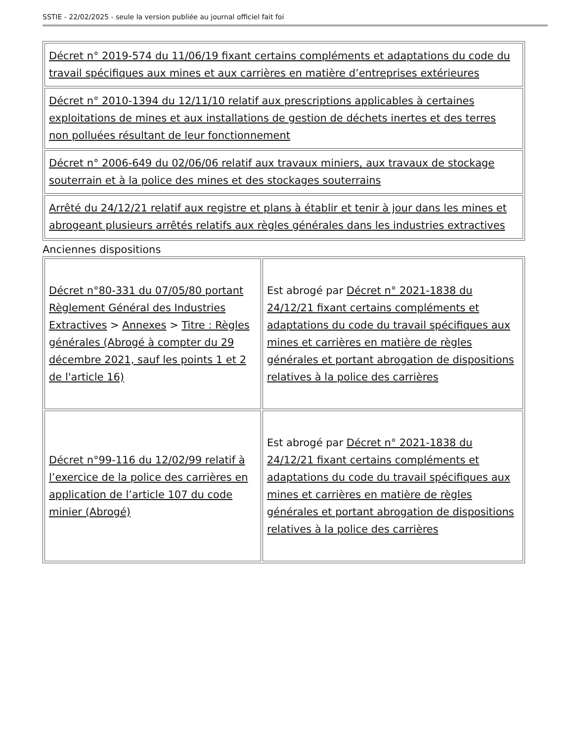SSTIE - 22/02/2025 - seule la version publiée au journal officiel fait foi
| Décret n° 2019-574 du 11/06/19 fixant certains compléments et adaptations du code du travail spécifiques aux mines et aux carrières en matière d’entreprises extérieures |
| Décret n° 2010-1394 du 12/11/10 relatif aux prescriptions applicables à certaines exploitations de mines et aux installations de gestion de déchets inertes et des terres non polluées résultant de leur fonctionnement |
| Décret n° 2006-649 du 02/06/06 relatif aux travaux miniers, aux travaux de stockage souterrain et à la police des mines et des stockages souterrains |
| Arrêté du 24/12/21 relatif aux registre et plans à établir et tenir à jour dans les mines et abrogeant plusieurs arrêtés relatifs aux règles générales dans les industries extractives |
Anciennes dispositions
| Décret n°80-331 du 07/05/80 portant Règlement Général des Industries Extractives > Annexes > Titre : Règles générales (Abrogé à compter du 29 décembre 2021, sauf les points 1 et 2 de l'article 16) | Est abrogé par Décret n° 2021-1838 du 24/12/21 fixant certains compléments et adaptations du code du travail spécifiques aux mines et carrières en matière de règles générales et portant abrogation de dispositions relatives à la police des carrières |
| Décret n°99-116 du 12/02/99 relatif à l’exercice de la police des carrières en application de l’article 107 du code minier (Abrogé) | Est abrogé par Décret n° 2021-1838 du 24/12/21 fixant certains compléments et adaptations du code du travail spécifiques aux mines et carrières en matière de règles générales et portant abrogation de dispositions relatives à la police des carrières |